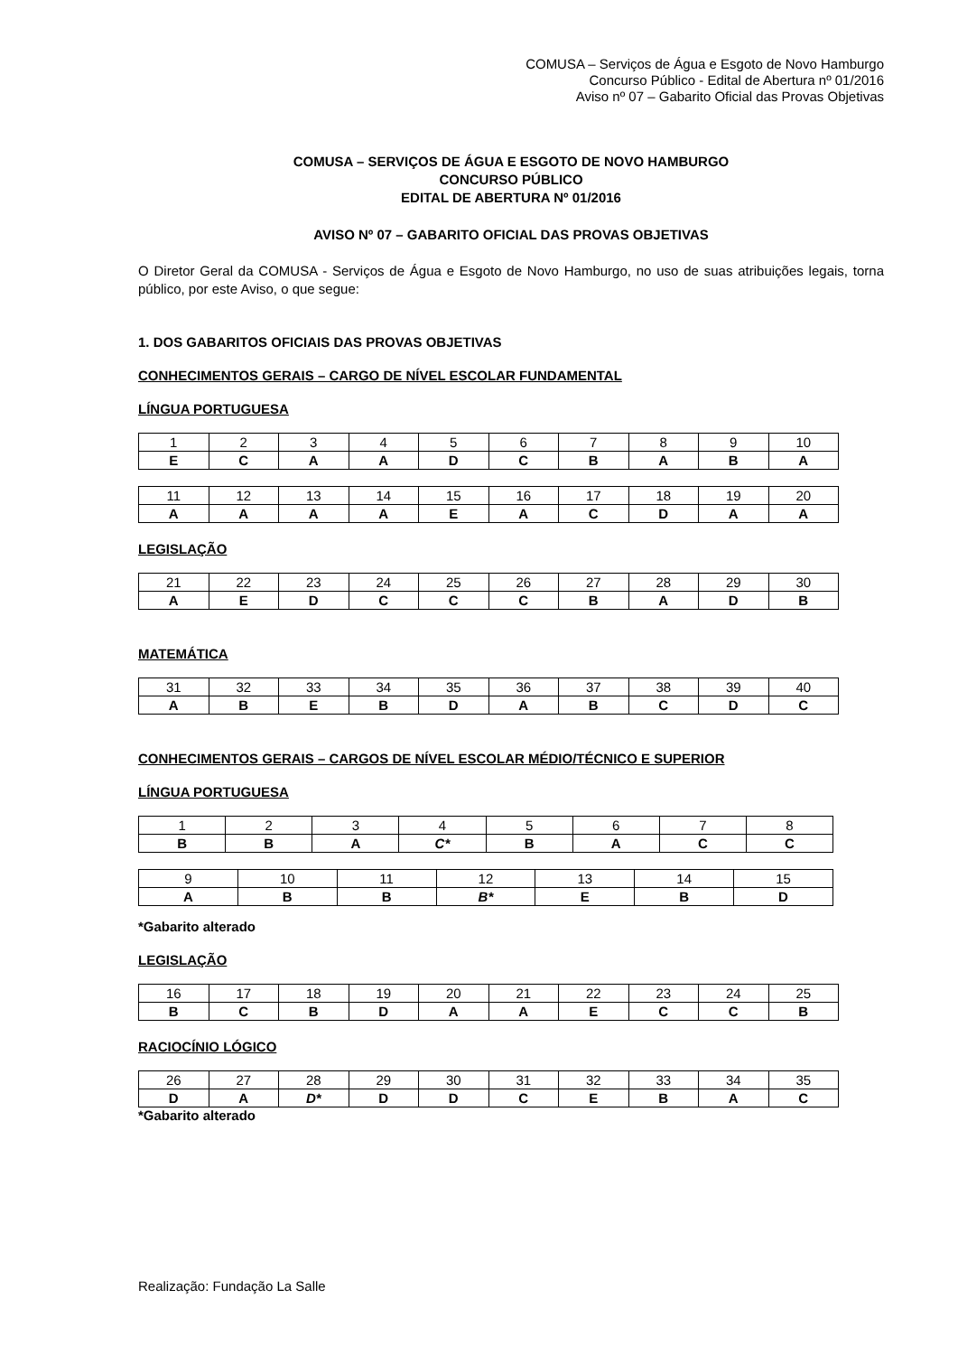COMUSA – Serviços de Água e Esgoto de Novo Hamburgo
Concurso Público - Edital de Abertura nº 01/2016
Aviso nº 07 – Gabarito Oficial das Provas Objetivas
COMUSA – SERVIÇOS DE ÁGUA E ESGOTO DE NOVO HAMBURGO
CONCURSO PÚBLICO
EDITAL DE ABERTURA Nº 01/2016
AVISO Nº 07 – GABARITO OFICIAL DAS PROVAS OBJETIVAS
O Diretor Geral da COMUSA - Serviços de Água e Esgoto de Novo Hamburgo, no uso de suas atribuições legais, torna público, por este Aviso, o que segue:
1. DOS GABARITOS OFICIAIS DAS PROVAS OBJETIVAS
CONHECIMENTOS GERAIS – CARGO DE NÍVEL ESCOLAR FUNDAMENTAL
LÍNGUA PORTUGUESA
| 1 | 2 | 3 | 4 | 5 | 6 | 7 | 8 | 9 | 10 |
| E | C | A | A | D | C | B | A | B | A |
| 11 | 12 | 13 | 14 | 15 | 16 | 17 | 18 | 19 | 20 |
| A | A | A | A | E | A | C | D | A | A |
LEGISLAÇÃO
| 21 | 22 | 23 | 24 | 25 | 26 | 27 | 28 | 29 | 30 |
| A | E | D | C | C | C | B | A | D | B |
MATEMÁTICA
| 31 | 32 | 33 | 34 | 35 | 36 | 37 | 38 | 39 | 40 |
| A | B | E | B | D | A | B | C | D | C |
CONHECIMENTOS GERAIS – CARGOS DE NÍVEL ESCOLAR MÉDIO/TÉCNICO E SUPERIOR
LÍNGUA PORTUGUESA
| 1 | 2 | 3 | 4 | 5 | 6 | 7 | 8 |
| B | B | A | C* | B | A | C | C |
| 9 | 10 | 11 | 12 | 13 | 14 | 15 |
| A | B | B | B* | E | B | D |
*Gabarito alterado
LEGISLAÇÃO
| 16 | 17 | 18 | 19 | 20 | 21 | 22 | 23 | 24 | 25 |
| B | C | B | D | A | A | E | C | C | B |
RACIOCÍNIO LÓGICO
| 26 | 27 | 28 | 29 | 30 | 31 | 32 | 33 | 34 | 35 |
| D | A | D* | D | D | C | E | B | A | C |
*Gabarito alterado
Realização: Fundação La Salle